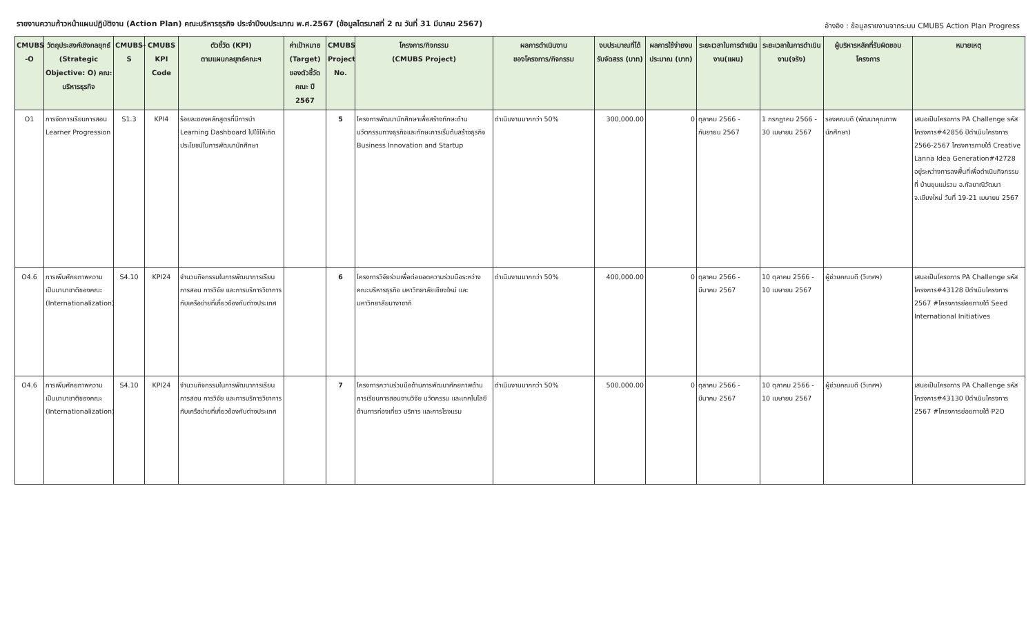รายงานความก้าวหน้าแผนปฏิบัติงาน (Action Plan) คณะบริหารธุรกิจ ประจำปีงบประมาณ พ.ศ.2567 (ข้อมูลไตรมาสที่ 2 ณ วันที่ 31 มีนาคม 2567)
อ้างอิง : ข้อมูลรายงานจากระบบ CMUBS Action Plan Progress
| CMUBS -O | วัตถุประสงค์เชิงกลยุทธ์ (Strategic Objective: O) คณะบริหารธุรกิจ | CMUBS-S | CMUBS KPI Code | ตัวชี้วัด (KPI) ตามแผนกลยุทธ์คณะฯ | ค่าเป้าหมาย (Target) ของตัวชี้วัด คณะ ปี 2567 | CMUBS Project No. | โครงการ/กิจกรรม (CMUBS Project) | ผลการดำเนินงาน ของโครงการ/กิจกรรม | งบประมาณที่ได้รับจัดสรร (บาท) | ผลการใช้จ่ายงบประมาณ (บาท) | ระยะเวลาในการดำเนินงาน(แผน) | ระยะเวลาในการดำเนินงาน(จริง) | ผู้บริหารหลักที่รับผิดชอบโครงการ | หมายเหตุ |
| --- | --- | --- | --- | --- | --- | --- | --- | --- | --- | --- | --- | --- | --- | --- |
| O1 | การจัดการเรียนการสอน Learner Progression | S1.3 | KPI4 | ร้อยละของหลักสูตรที่มีการนำ Learning Dashboard ไปใช้ให้เกิดประโยชน์ในการพัฒนานักศึกษา | | 5 | โครงการพัฒนานักศึกษาเพื่อสร้างทักษะด้านนวัตกรรมทางธุรกิจและทักษะการเริ่มต้นสร้างธุรกิจ Business Innovation and Startup | ดำเนินงานมากกว่า 50% | 300,000.00 | 0 | ตุลาคม 2566 - กันยายน 2567 | 1 กรกฎาคม 2566 - 30 เมษายน 2567 | รองคณบดี (พัฒนาคุณภาพนักศึกษา) | เสนอเป็นโครงการ PA Challenge รหัสโครงการ#42856 ปีดำเนินโครงการ 2566-2567 โครงการภายใต้ Creative Lanna Idea Generation#42728 อยู่ระหว่างการลงพื้นที่เพื่อดำเนินกิจกรรม ที่ บ้านขุนแม่รวม อ.กัลยาณิวัฒนา จ.เชียงใหม่ วันที่ 19-21 เมษายน 2567 |
| O4.6 | การเพิ่มศักยภาพความเป็นนานาชาติของคณะ (Internationalization) | S4.10 | KPI24 | จำนวนกิจกรรมในการพัฒนาการเรียนการสอน การวิจัย และการบริการวิชาการกับเครือข่ายที่เกี่ยวข้องกับต่างประเทศ | | 6 | โครงการวิจัยร่วมเพื่อต่อยอดความร่วมมือระหว่างคณะบริหารธุรกิจ มหาวิทยาลัยเชียงใหม่ และมหาวิทยาลัยนางาซากิ | ดำเนินงานมากกว่า 50% | 400,000.00 | 0 | ตุลาคม 2566 - มีนาคม 2567 | 10 ตุลาคม 2566 - 10 เมษายน 2567 | ผู้ช่วยคณบดี (วิเทศฯ) | เสนอเป็นโครงการ PA Challenge รหัสโครงการ#43128 ปีดำเนินโครงการ 2567 #โครงการย่อยภายใต้ Seed International Initiatives |
| O4.6 | การเพิ่มศักยภาพความเป็นนานาชาติของคณะ (Internationalization) | S4.10 | KPI24 | จำนวนกิจกรรมในการพัฒนาการเรียนการสอน การวิจัย และการบริการวิชาการกับเครือข่ายที่เกี่ยวข้องกับต่างประเทศ | | 7 | โครงการความร่วมมือด้านการพัฒนาศักยภาพด้านการเรียนการสอนงานวิจัย นวัตกรรม และเทคโนโลยีด้านการท่องเที่ยว บริการ และการโรงแรม | ดำเนินงานมากกว่า 50% | 500,000.00 | 0 | ตุลาคม 2566 - มีนาคม 2567 | 10 ตุลาคม 2566 - 10 เมษายน 2567 | ผู้ช่วยคณบดี (วิเทศฯ) | เสนอเป็นโครงการ PA Challenge รหัสโครงการ#43130 ปีดำเนินโครงการ 2567 #โครงการย่อยภายใต้ P2O |